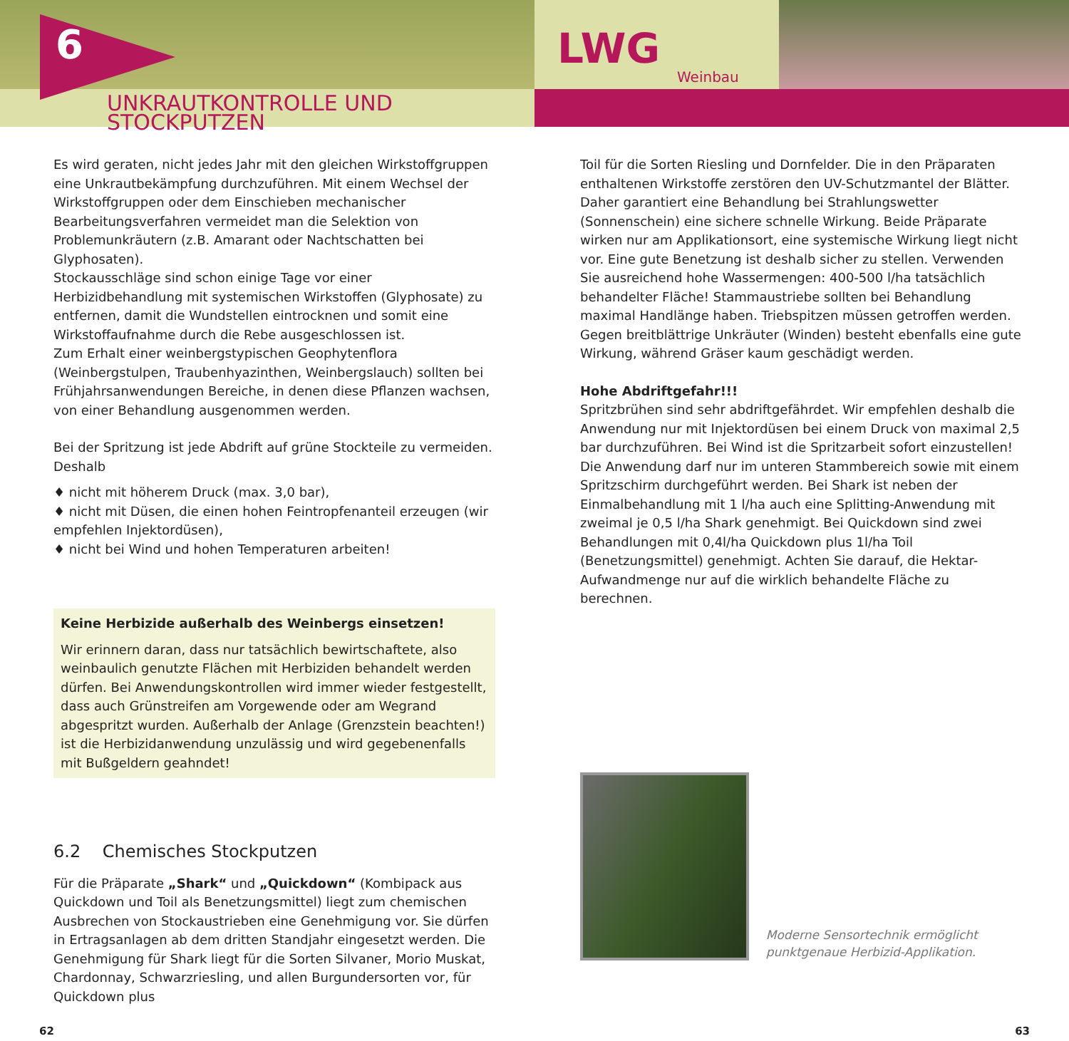6
UNKRAUTKONTROLLE UND STOCKPUTZEN
LWG Weinbau
Es wird geraten, nicht jedes Jahr mit den gleichen Wirkstoffgruppen eine Unkrautbekämpfung durchzuführen. Mit einem Wechsel der Wirkstoffgruppen oder dem Einschieben mechanischer Bearbeitungsverfahren vermeidet man die Selektion von Problemunkräutern (z.B. Amarant oder Nachtschatten bei Glyphosaten).
Stockausschläge sind schon einige Tage vor einer Herbizidbehandlung mit systemischen Wirkstoffen (Glyphosate) zu entfernen, damit die Wundstellen eintrocknen und somit eine Wirkstoffaufnahme durch die Rebe ausgeschlossen ist.
Zum Erhalt einer weinbergstypischen Geophytenflora (Weinbergstulpen, Traubenhyazinthen, Weinbergslauch) sollten bei Frühjahrsanwendungen Bereiche, in denen diese Pflanzen wachsen, von einer Behandlung ausgenommen werden.
Bei der Spritzung ist jede Abdrift auf grüne Stockteile zu vermeiden. Deshalb
♦ nicht mit höherem Druck (max. 3,0 bar),
♦ nicht mit Düsen, die einen hohen Feintropfenanteil erzeugen (wir empfehlen Injektordüsen),
♦ nicht bei Wind und hohen Temperaturen arbeiten!
Keine Herbizide außerhalb des Weinbergs einsetzen!
Wir erinnern daran, dass nur tatsächlich bewirtschaftete, also weinbaulich genutzte Flächen mit Herbiziden behandelt werden dürfen. Bei Anwendungskontrollen wird immer wieder festgestellt, dass auch Grünstreifen am Vorgewende oder am Wegrand abgespritzt wurden. Außerhalb der Anlage (Grenzstein beachten!) ist die Herbizidanwendung unzulässig und wird gegebenenfalls mit Bußgeldern geahndet!
6.2 Chemisches Stockputzen
Für die Präparate „Shark“ und „Quickdown“ (Kombipack aus Quickdown und Toil als Benetzungsmittel) liegt zum chemischen Ausbrechen von Stockaustrieben eine Genehmigung vor. Sie dürfen in Ertragsanlagen ab dem dritten Standjahr eingesetzt werden. Die Genehmigung für Shark liegt für die Sorten Silvaner, Morio Muskat, Chardonnay, Schwarzriesling, und allen Burgundersorten vor, für Quickdown plus
Toil für die Sorten Riesling und Dornfelder. Die in den Präparaten enthaltenen Wirkstoffe zerstören den UV-Schutzmantel der Blätter. Daher garantiert eine Behandlung bei Strahlungswetter (Sonnenschein) eine sichere schnelle Wirkung. Beide Präparate wirken nur am Applikationsort, eine systemische Wirkung liegt nicht vor. Eine gute Benetzung ist deshalb sicher zu stellen. Verwenden Sie ausreichend hohe Wassermengen: 400-500 l/ha tatsächlich behandelter Fläche! Stammaustriebe sollten bei Behandlung maximal Handlänge haben. Triebspitzen müssen getroffen werden. Gegen breitblättrige Unkräuter (Winden) besteht ebenfalls eine gute Wirkung, während Gräser kaum geschädigt werden.
Hohe Abdriftgefahr!!!
Spritzbrühen sind sehr abdriftgefährdet. Wir empfehlen deshalb die Anwendung nur mit Injektordüsen bei einem Druck von maximal 2,5 bar durchzuführen. Bei Wind ist die Spritzarbeit sofort einzustellen! Die Anwendung darf nur im unteren Stammbereich sowie mit einem Spritzschirm durchgeführt werden. Bei Shark ist neben der Einmalbehandlung mit 1 l/ha auch eine Splitting-Anwendung mit zweimal je 0,5 l/ha Shark genehmigt. Bei Quickdown sind zwei Behandlungen mit 0,4l/ha Quickdown plus 1l/ha Toil (Benetzungsmittel) genehmigt. Achten Sie darauf, die Hektar-Aufwandmenge nur auf die wirklich behandelte Fläche zu berechnen.
Moderne Sensortechnik ermöglicht punktgenaue Herbizid-Applikation.
62 63